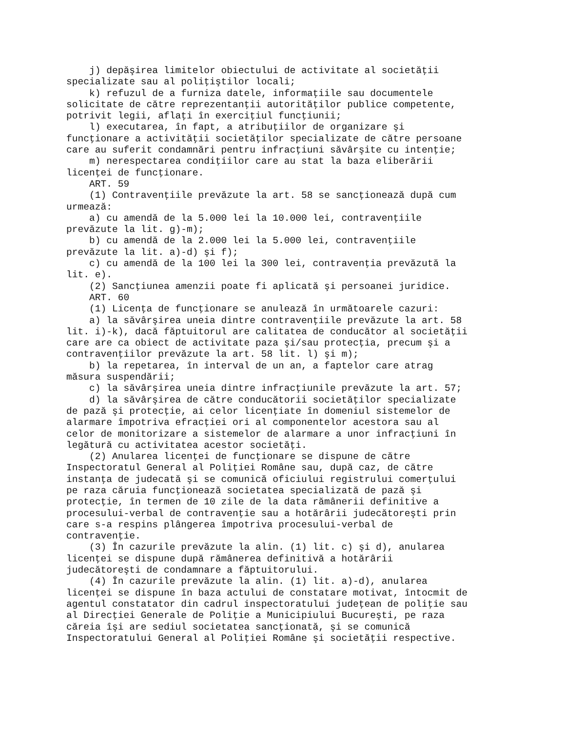j) depăşirea limitelor obiectului de activitate al societăţii
specializate sau al poliţiştilor locali;
    k) refuzul de a furniza datele, informaţiile sau documentele
solicitate de către reprezentanţii autorităţilor publice competente,
potrivit legii, aflaţi în exerciţiul funcţiunii;
    l) executarea, în fapt, a atribuţiilor de organizare şi
funcţionare a activităţii societăţilor specializate de către persoane
care au suferit condamnări pentru infracţiuni săvârşite cu intenţie;
    m) nerespectarea condiţiilor care au stat la baza eliberării
licenţei de funcţionare.
    ART. 59
    (1) Contravenţiile prevăzute la art. 58 se sancţionează după cum
urmează:
    a) cu amendă de la 5.000 lei la 10.000 lei, contravenţiile
prevăzute la lit. g)-m);
    b) cu amendă de la 2.000 lei la 5.000 lei, contravenţiile
prevăzute la lit. a)-d) şi f);
    c) cu amendă de la 100 lei la 300 lei, contravenţia prevăzută la
lit. e).
    (2) Sancţiunea amenzii poate fi aplicată şi persoanei juridice.
    ART. 60
    (1) Licenţa de funcţionare se anulează în următoarele cazuri:
    a) la săvârşirea uneia dintre contravenţiile prevăzute la art. 58
lit. i)-k), dacă făptuitorul are calitatea de conducător al societăţii
care are ca obiect de activitate paza şi/sau protecţia, precum şi a
contravenţiilor prevăzute la art. 58 lit. l) şi m);
    b) la repetarea, în interval de un an, a faptelor care atrag
măsura suspendării;
    c) la săvârşirea uneia dintre infracţiunile prevăzute la art. 57;
    d) la săvârşirea de către conducătorii societăţilor specializate
de pază şi protecţie, ai celor licenţiate în domeniul sistemelor de
alarmare împotriva efracţiei ori al componentelor acestora sau al
celor de monitorizare a sistemelor de alarmare a unor infracţiuni în
legătură cu activitatea acestor societăţi.
    (2) Anularea licenţei de funcţionare se dispune de către
Inspectoratul General al Poliţiei Române sau, după caz, de către
instanţa de judecată şi se comunică oficiului registrului comerţului
pe raza căruia funcţionează societatea specializată de pază şi
protecţie, în termen de 10 zile de la data rămânerii definitive a
procesului-verbal de contravenţie sau a hotărârii judecătoreşti prin
care s-a respins plângerea împotriva procesului-verbal de
contravenţie.
    (3) În cazurile prevăzute la alin. (1) lit. c) şi d), anularea
licenţei se dispune după rămânerea definitivă a hotărârii
judecătoreşti de condamnare a făptuitorului.
    (4) În cazurile prevăzute la alin. (1) lit. a)-d), anularea
licenţei se dispune în baza actului de constatare motivat, întocmit de
agentul constatator din cadrul inspectoratului judeţean de poliţie sau
al Direcţiei Generale de Poliţie a Municipiului Bucureşti, pe raza
căreia îşi are sediul societatea sancţionată, şi se comunică
Inspectoratului General al Poliţiei Române şi societăţii respective.